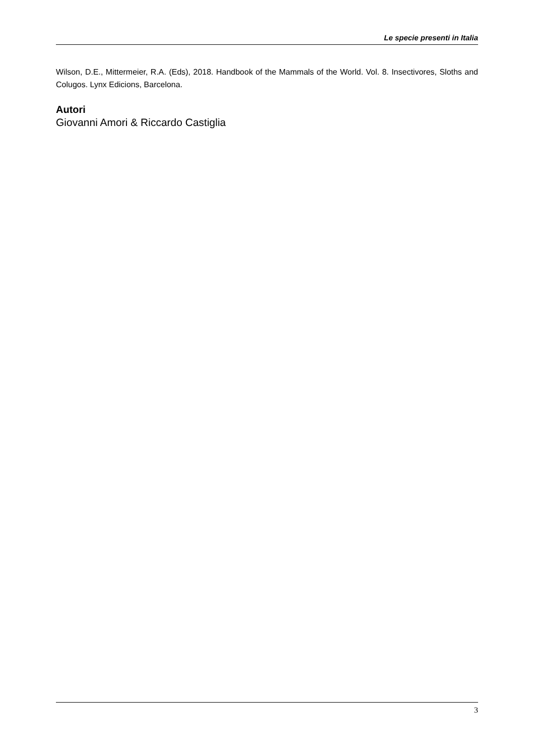Le specie presenti in Italia
Wilson, D.E., Mittermeier, R.A. (Eds), 2018. Handbook of the Mammals of the World. Vol. 8. Insectivores, Sloths and Colugos. Lynx Edicions, Barcelona.
Autori
Giovanni Amori & Riccardo Castiglia
3